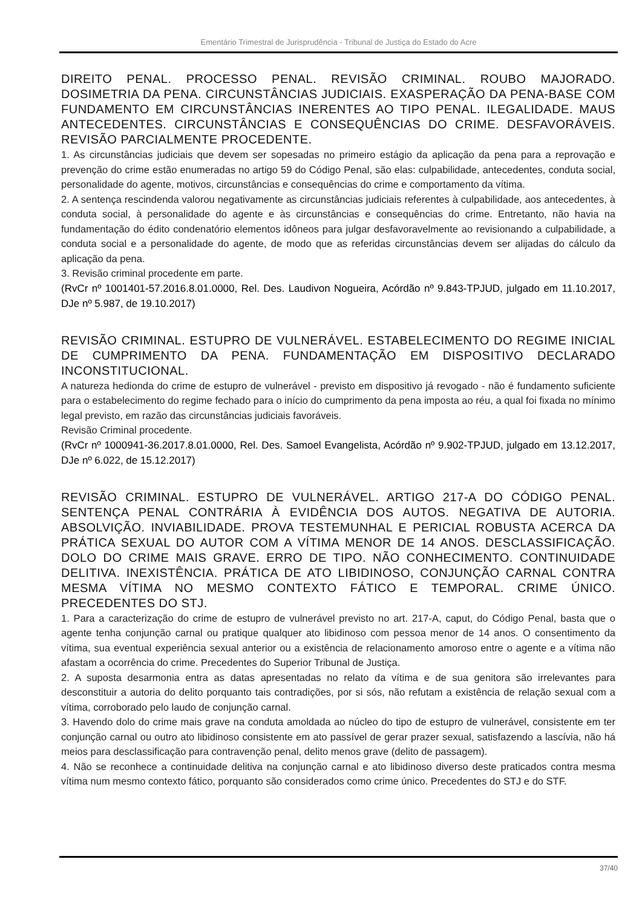Ementário Trimestral de Jurisprudência - Tribunal de Justiça do Estado do Acre
DIREITO PENAL. PROCESSO PENAL. REVISÃO CRIMINAL. ROUBO MAJORADO. DOSIMETRIA DA PENA. CIRCUNSTÂNCIAS JUDICIAIS. EXASPERAÇÃO DA PENA-BASE COM FUNDAMENTO EM CIRCUNSTÂNCIAS INERENTES AO TIPO PENAL. ILEGALIDADE. MAUS ANTECEDENTES. CIRCUNSTÂNCIAS E CONSEQUÊNCIAS DO CRIME. DESFAVORÁVEIS. REVISÃO PARCIALMENTE PROCEDENTE.
1. As circunstâncias judiciais que devem ser sopesadas no primeiro estágio da aplicação da pena para a reprovação e prevenção do crime estão enumeradas no artigo 59 do Código Penal, são elas: culpabilidade, antecedentes, conduta social, personalidade do agente, motivos, circunstâncias e consequências do crime e comportamento da vítima.
2. A sentença rescindenda valorou negativamente as circunstâncias judiciais referentes à culpabilidade, aos antecedentes, à conduta social, à personalidade do agente e às circunstâncias e consequências do crime. Entretanto, não havia na fundamentação do édito condenatório elementos idôneos para julgar desfavoravelmente ao revisionando a culpabilidade, a conduta social e a personalidade do agente, de modo que as referidas circunstâncias devem ser alijadas do cálculo da aplicação da pena.
3. Revisão criminal procedente em parte.
(RvCr nº 1001401-57.2016.8.01.0000, Rel. Des. Laudivon Nogueira, Acórdão nº 9.843-TPJUD, julgado em 11.10.2017, DJe nº 5.987, de 19.10.2017)
REVISÃO CRIMINAL. ESTUPRO DE VULNERÁVEL. ESTABELECIMENTO DO REGIME INICIAL DE CUMPRIMENTO DA PENA. FUNDAMENTAÇÃO EM DISPOSITIVO DECLARADO INCONSTITUCIONAL.
A natureza hedionda do crime de estupro de vulnerável - previsto em dispositivo já revogado - não é fundamento suficiente para o estabelecimento do regime fechado para o início do cumprimento da pena imposta ao réu, a qual foi fixada no mínimo legal previsto, em razão das circunstâncias judiciais favoráveis.
Revisão Criminal procedente.
(RvCr nº 1000941-36.2017.8.01.0000, Rel. Des. Samoel Evangelista, Acórdão nº 9.902-TPJUD, julgado em 13.12.2017, DJe nº 6.022, de 15.12.2017)
REVISÃO CRIMINAL. ESTUPRO DE VULNERÁVEL. ARTIGO 217-A DO CÓDIGO PENAL. SENTENÇA PENAL CONTRÁRIA À EVIDÊNCIA DOS AUTOS. NEGATIVA DE AUTORIA. ABSOLVIÇÃO. INVIABILIDADE. PROVA TESTEMUNHAL E PERICIAL ROBUSTA ACERCA DA PRÁTICA SEXUAL DO AUTOR COM A VÍTIMA MENOR DE 14 ANOS. DESCLASSIFICAÇÃO. DOLO DO CRIME MAIS GRAVE. ERRO DE TIPO. NÃO CONHECIMENTO. CONTINUIDADE DELITIVA. INEXISTÊNCIA. PRÁTICA DE ATO LIBIDINOSO, CONJUNÇÃO CARNAL CONTRA MESMA VÍTIMA NO MESMO CONTEXTO FÁTICO E TEMPORAL. CRIME ÚNICO. PRECEDENTES DO STJ.
1. Para a caracterização do crime de estupro de vulnerável previsto no art. 217-A, caput, do Código Penal, basta que o agente tenha conjunção carnal ou pratique qualquer ato libidinoso com pessoa menor de 14 anos. O consentimento da vítima, sua eventual experiência sexual anterior ou a existência de relacionamento amoroso entre o agente e a vítima não afastam a ocorrência do crime. Precedentes do Superior Tribunal de Justiça.
2. A suposta desarmonia entra as datas apresentadas no relato da vítima e de sua genitora são irrelevantes para desconstituir a autoria do delito porquanto tais contradições, por si sós, não refutam a existência de relação sexual com a vítima, corroborado pelo laudo de conjunção carnal.
3. Havendo dolo do crime mais grave na conduta amoldada ao núcleo do tipo de estupro de vulnerável, consistente em ter conjunção carnal ou outro ato libidinoso consistente em ato passível de gerar prazer sexual, satisfazendo a lascívia, não há meios para desclassificação para contravenção penal, delito menos grave (delito de passagem).
4. Não se reconhece a continuidade delitiva na conjunção carnal e ato libidinoso diverso deste praticados contra mesma vítima num mesmo contexto fático, porquanto são considerados como crime único. Precedentes do STJ e do STF.
37/40